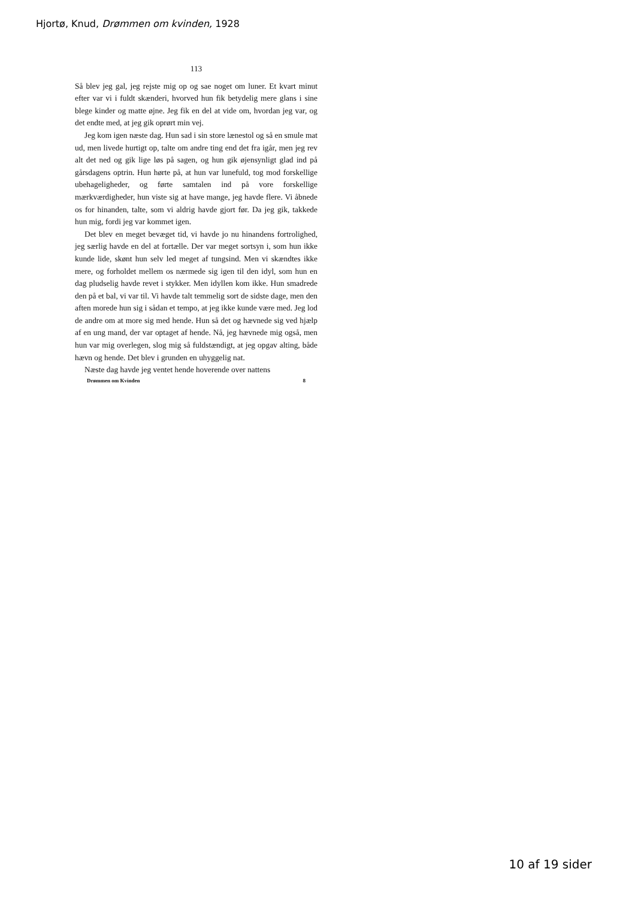Hjortø, Knud, Drømmen om kvinden, 1928
113
Så blev jeg gal, jeg rejste mig op og sae noget om luner. Et kvart minut efter var vi i fuldt skænderi, hvorved hun fik betydelig mere glans i sine blege kinder og matte øjne. Jeg fik en del at vide om, hvordan jeg var, og det endte med, at jeg gik oprørt min vej.
Jeg kom igen næste dag. Hun sad i sin store lænestol og så en smule mat ud, men livede hurtigt op, talte om andre ting end det fra igår, men jeg rev alt det ned og gik lige løs på sagen, og hun gik øjensynligt glad ind på gårsdagens optrin. Hun hørte på, at hun var lunefuld, tog mod forskellige ubehageligheder, og førte samtalen ind på vore forskellige mærkværdigheder, hun viste sig at have mange, jeg havde flere. Vi åbnede os for hinanden, talte, som vi aldrig havde gjort før. Da jeg gik, takkede hun mig, fordi jeg var kommet igen.
Det blev en meget bevæget tid, vi havde jo nu hinandens fortrolighed, jeg særlig havde en del at fortælle. Der var meget sortsyn i, som hun ikke kunde lide, skønt hun selv led meget af tungsind. Men vi skændtes ikke mere, og forholdet mellem os nærmede sig igen til den idyl, som hun en dag pludselig havde revet i stykker. Men idyllen kom ikke. Hun smadrede den på et bal, vi var til. Vi havde talt temmelig sort de sidste dage, men den aften morede hun sig i sådan et tempo, at jeg ikke kunde være med. Jeg lod de andre om at more sig med hende. Hun så det og hævnede sig ved hjælp af en ung mand, der var optaget af hende. Nå, jeg hævnede mig også, men hun var mig overlegen, slog mig så fuldstændigt, at jeg opgav alting, både hævn og hende. Det blev i grunden en uhyggelig nat.
Næste dag havde jeg ventet hende hoverende over nattens
Drømmen om Kvinden 8
10 af 19 sider